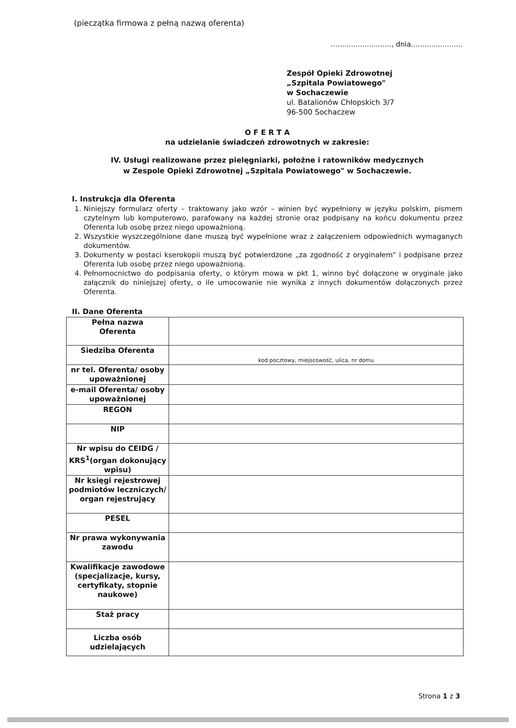(pieczątka firmowa z pełną nazwą oferenta)
..........................., dnia.......................
Zespół Opieki Zdrowotnej
„Szpitala Powiatowego"
w Sochaczewie
ul. Batalionów Chłopskich 3/7
96-500 Sochaczew
O F E R T A
na udzielanie świadczeń zdrowotnych w zakresie:
IV. Usługi realizowane przez pielęgniarki, położne i ratowników medycznych
w Zespole Opieki Zdrowotnej „Szpitala Powiatowego" w Sochaczewie.
I. Instrukcja dla Oferenta
1. Niniejszy formularz oferty – traktowany jako wzór – winien być wypełniony w języku polskim, pismem czytelnym lub komputerowo, parafowany na każdej stronie oraz podpisany na końcu dokumentu przez Oferenta lub osobę przez niego upoważnioną.
2. Wszystkie wyszczególnione dane muszą być wypełnione wraz z załączeniem odpowiednich wymaganych dokumentów.
3. Dokumenty w postaci kserokopii muszą być potwierdzone „za zgodność z oryginałem" i podpisane przez Oferenta lub osobę przez niego upoważnioną.
4. Pełnomocnictwo do podpisania oferty, o którym mowa w pkt 1, winno być dołączone w oryginale jako załącznik do niniejszej oferty, o ile umocowanie nie wynika z innych dokumentów dołączonych przez Oferenta.
II. Dane Oferenta
| Pełna nazwa Oferenta | |
| Siedziba Oferenta | kod pocztowy, miejscowość, ulica, nr domu |
| nr tel. Oferenta/ osoby upoważnionej | |
| e-mail Oferenta/ osoby upoważnionej | |
| REGON | |
| NIP | |
| Nr wpisu do CEIDG / KRS<sup>1</sup>(organ dokonujący wpisu) | |
| Nr księgi rejestrowej podmiotów leczniczych/ organ rejestrujący | |
| PESEL | |
| Nr prawa wykonywania zawodu | |
| Kwalifikacje zawodowe (specjalizacje, kursy, certyfikaty, stopnie naukowe) | |
| Staż pracy | |
| Liczba osób udzielających | |
Strona 1 z 3